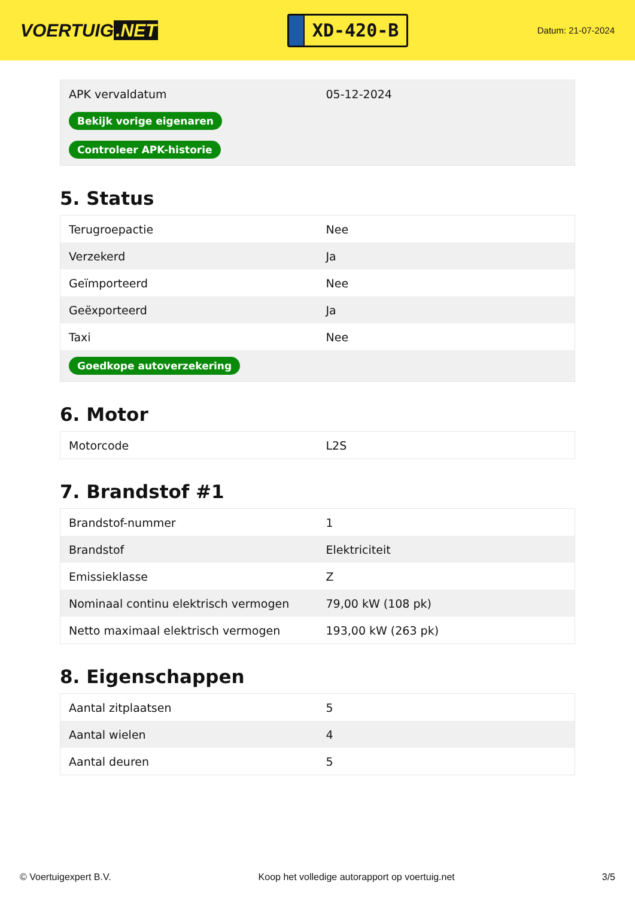VOERTUIG.NET
XD-420-B
Datum: 21-07-2024
| APK vervaldatum | 05-12-2024 |
| Bekijk vorige eigenaren | |
| Controleer APK-historie | |
5. Status
| Terugroepactie | Nee |
| Verzekerd | Ja |
| Geïmporteerd | Nee |
| Geëxporteerd | Ja |
| Taxi | Nee |
| Goedkope autoverzekering | |
6. Motor
| Motorcode | L2S |
7. Brandstof #1
| Brandstof-nummer | 1 |
| Brandstof | Elektriciteit |
| Emissieklasse | Z |
| Nominaal continu elektrisch vermogen | 79,00 kW (108 pk) |
| Netto maximaal elektrisch vermogen | 193,00 kW (263 pk) |
8. Eigenschappen
| Aantal zitplaatsen | 5 |
| Aantal wielen | 4 |
| Aantal deuren | 5 |
© Voertuigexpert B.V. Koop het volledige autorapport op voertuig.net 3/5